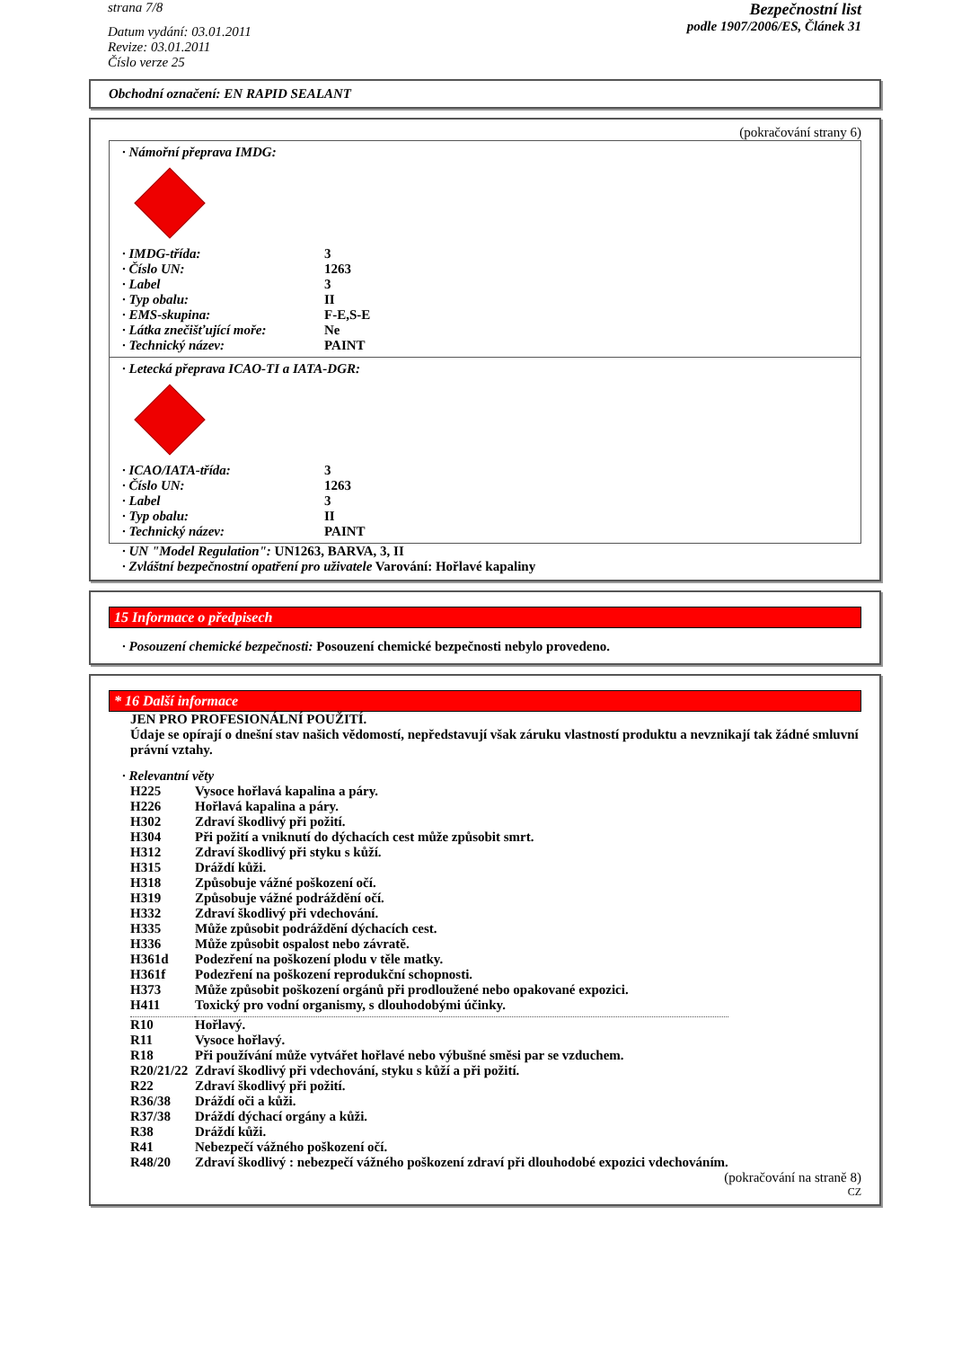strana 7/8
Datum vydání: 03.01.2011
Revize: 03.01.2011
Číslo verze 25
Bezpečnostní list
podle 1907/2006/ES, Článek 31
Obchodní označení: EN RAPID SEALANT
(pokračování strany 6)
· Námořní přeprava IMDG:
| · IMDG-třída: | 3 |
| · Číslo UN: | 1263 |
| · Label | 3 |
| · Typ obalu: | II |
| · EMS-skupina: | F-E,S-E |
| · Látka znečišťující moře: | Ne |
| · Technický název: | PAINT |
· Letecká přeprava ICAO-TI a IATA-DGR:
| · ICAO/IATA-třída: | 3 |
| · Číslo UN: | 1263 |
| · Label | 3 |
| · Typ obalu: | II |
| · Technický název: | PAINT |
· UN "Model Regulation": UN1263, BARVA, 3, II
· Zvláštní bezpečnostní opatření pro uživatele Varování: Hořlavé kapaliny
15 Informace o předpisech
· Posouzení chemické bezpečnosti: Posouzení chemické bezpečnosti nebylo provedeno.
* 16 Další informace
JEN PRO PROFESIONÁLNÍ POUŽITÍ.
Údaje se opírají o dnešní stav našich vědomostí, nepředstavují však záruku vlastností produktu a nevznikají tak žádné smluvní právní vztahy.
· Relevantní věty
| H225 | Vysoce hořlavá kapalina a páry. |
| H226 | Hořlavá kapalina a páry. |
| H302 | Zdraví škodlivý při požití. |
| H304 | Při požití a vniknutí do dýchacích cest může způsobit smrt. |
| H312 | Zdraví škodlivý při styku s kůží. |
| H315 | Dráždí kůži. |
| H318 | Způsobuje vážné poškození očí. |
| H319 | Způsobuje vážné podráždění očí. |
| H332 | Zdraví škodlivý při vdechování. |
| H335 | Může způsobit podráždění dýchacích cest. |
| H336 | Může způsobit ospalost nebo závratě. |
| H361d | Podezření na poškození plodu v těle matky. |
| H361f | Podezření na poškození reprodukční schopnosti. |
| H373 | Může způsobit poškození orgánů při prodloužené nebo opakované expozici. |
| H411 | Toxický pro vodní organismy, s dlouhodobými účinky. |
| R10 | Hořlavý. |
| R11 | Vysoce hořlavý. |
| R18 | Při používání může vytvářet hořlavé nebo výbušné směsi par se vzduchem. |
| R20/21/22 | Zdraví škodlivý při vdechování, styku s kůží a při požití. |
| R22 | Zdraví škodlivý při požití. |
| R36/38 | Dráždí oči a kůži. |
| R37/38 | Dráždí dýchací orgány a kůži. |
| R38 | Dráždí kůži. |
| R41 | Nebezpečí vážného poškození očí. |
| R48/20 | Zdraví škodlivý : nebezpečí vážného poškození zdraví při dlouhodobé expozici vdechováním. |
(pokračování na straně 8)
CZ